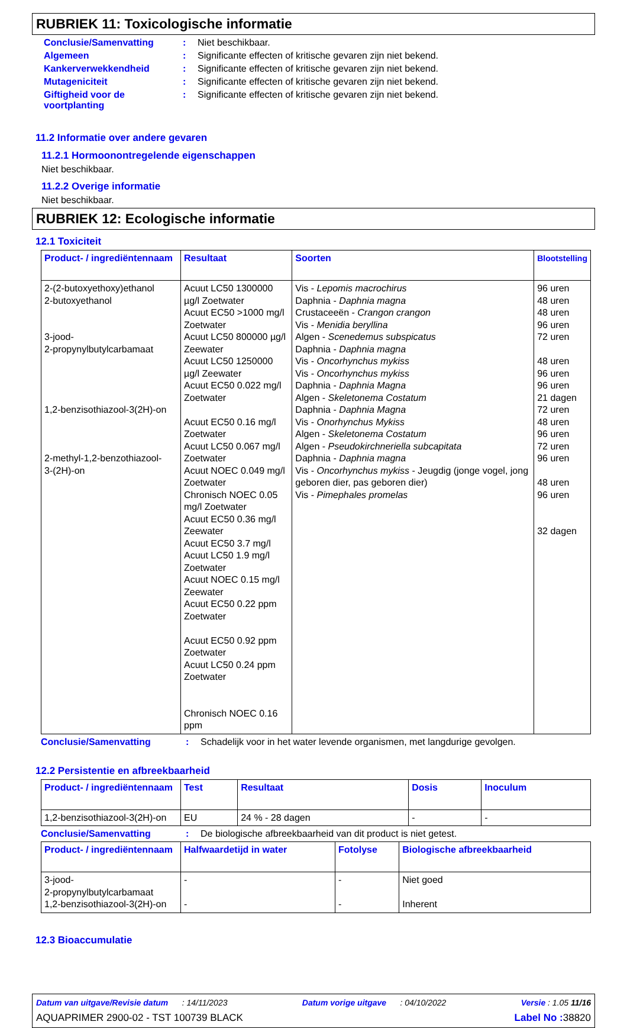RUBRIEK 11: Toxicologische informatie
Conclusie/Samenvatting: Niet beschikbaar.
Algemeen: Significante effecten of kritische gevaren zijn niet bekend.
Kankerverwekkendheid: Significante effecten of kritische gevaren zijn niet bekend.
Mutageniciteit: Significante effecten of kritische gevaren zijn niet bekend.
Giftigheid voor de voortplanting: Significante effecten of kritische gevaren zijn niet bekend.
11.2 Informatie over andere gevaren
11.2.1 Hormoonontregelende eigenschappen
Niet beschikbaar.
11.2.2 Overige informatie
Niet beschikbaar.
RUBRIEK 12: Ecologische informatie
12.1 Toxiciteit
| Product- / ingrediëntennaam | Resultaat | Soorten | Blootstelling |
| --- | --- | --- | --- |
| 2-(2-butoxyethoxy)ethanol 2-butoxyethanol 3-jood- 2-propynylbutylcarbamaat 1,2-benzisothiazool-3(2H)-on 2-methyl-1,2-benzothiazool- 3-(2H)-on | Acuut LC50 1300000 µg/l Zoetwater Acuut EC50 >1000 mg/l Zoetwater Acuut LC50 800000 µg/l Zeewater Acuut LC50 1250000 µg/l Zeewater Acuut EC50 0.022 mg/l Zoetwater Acuut EC50 0.16 mg/l Zoetwater Acuut LC50 0.067 mg/l Zoetwater Acuut NOEC 0.049 mg/l Zoetwater Chronisch NOEC 0.05 mg/l Zoetwater Acuut EC50 0.36 mg/l Zeewater Acuut EC50 3.7 mg/l Acuut LC50 1.9 mg/l Zoetwater Acuut NOEC 0.15 mg/l Zeewater Acuut EC50 0.22 ppm Zoetwater Acuut EC50 0.92 ppm Zoetwater Acuut LC50 0.24 ppm Zoetwater Chronisch NOEC 0.16 ppm | Vis - Lepomis macrochirus Daphnia - Daphnia magna Crustaceeën - Crangon crangon Vis - Menidia beryllina Algen - Scenedemus subspicatus Daphnia - Daphnia magna Vis - Oncorhynchus mykiss Vis - Oncorhynchus mykiss Daphnia - Daphnia Magna Algen - Skeletonema Costatum Daphnia - Daphnia Magna Vis - Onorhynchus Mykiss Algen - Skeletonema Costatum Algen - Pseudokirchneriella subcapitata Daphnia - Daphnia magna Vis - Oncorhynchus mykiss - Jeugdig (jonge vogel, jong geboren dier, pas geboren dier) Vis - Pimephales promelas | 96 uren 48 uren 48 uren 96 uren 72 uren 48 uren 96 uren 96 uren 21 dagen 72 uren 48 uren 96 uren 72 uren 96 uren 48 uren 96 uren 32 dagen |
Conclusie/Samenvatting: Schadelijk voor in het water levende organismen, met langdurige gevolgen.
12.2 Persistentie en afbreekbaarheid
| Product- / ingrediëntennaam | Test | Resultaat | Dosis | Inoculum |
| --- | --- | --- | --- | --- |
| 1,2-benzisothiazool-3(2H)-on | EU | 24 % - 28 dagen | - | - |
Conclusie/Samenvatting: De biologische afbreekbaarheid van dit product is niet getest.
| Product- / ingrediëntennaam | Halfwaardetijd in water | Fotolyse | Biologische afbreekbaarheid |
| --- | --- | --- | --- |
| 3-jood- 2-propynylbutylcarbamaat 1,2-benzisothiazool-3(2H)-on | - - | - - | Niet goed Inherent |
12.3 Bioaccumulatie
Datum van uitgave/Revisie datum : 14/11/2023 Datum vorige uitgave : 04/10/2022 Versie : 1.05 11/16
AQUAPRIMER 2900-02 - TST 100739 BLACK Label No : 38820